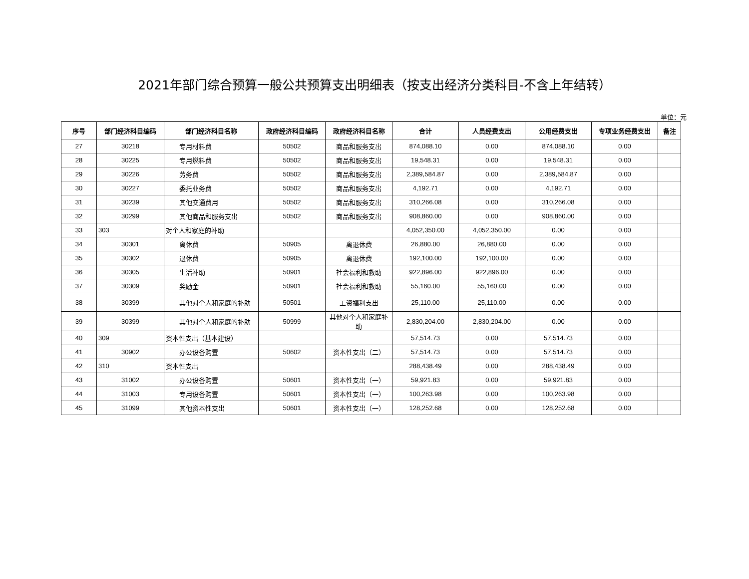2021年部门综合预算一般公共预算支出明细表（按支出经济分类科目-不含上年结转）
单位：元
| 序号 | 部门经济科目编码 | 部门经济科目名称 | 政府经济科目编码 | 政府经济科目名称 | 合计 | 人员经费支出 | 公用经费支出 | 专项业务经费支出 | 备注 |
| --- | --- | --- | --- | --- | --- | --- | --- | --- | --- |
| 27 | 30218 | 专用材料费 | 50502 | 商品和服务支出 | 874,088.10 | 0.00 | 874,088.10 | 0.00 | |
| 28 | 30225 | 专用燃料费 | 50502 | 商品和服务支出 | 19,548.31 | 0.00 | 19,548.31 | 0.00 | |
| 29 | 30226 | 劳务费 | 50502 | 商品和服务支出 | 2,389,584.87 | 0.00 | 2,389,584.87 | 0.00 | |
| 30 | 30227 | 委托业务费 | 50502 | 商品和服务支出 | 4,192.71 | 0.00 | 4,192.71 | 0.00 | |
| 31 | 30239 | 其他交通费用 | 50502 | 商品和服务支出 | 310,266.08 | 0.00 | 310,266.08 | 0.00 | |
| 32 | 30299 | 其他商品和服务支出 | 50502 | 商品和服务支出 | 908,860.00 | 0.00 | 908,860.00 | 0.00 | |
| 33 | 303 | 对个人和家庭的补助 | | | 4,052,350.00 | 4,052,350.00 | 0.00 | 0.00 | |
| 34 | 30301 | 离休费 | 50905 | 离退休费 | 26,880.00 | 26,880.00 | 0.00 | 0.00 | |
| 35 | 30302 | 退休费 | 50905 | 离退休费 | 192,100.00 | 192,100.00 | 0.00 | 0.00 | |
| 36 | 30305 | 生活补助 | 50901 | 社会福利和救助 | 922,896.00 | 922,896.00 | 0.00 | 0.00 | |
| 37 | 30309 | 奖励金 | 50901 | 社会福利和救助 | 55,160.00 | 55,160.00 | 0.00 | 0.00 | |
| 38 | 30399 | 其他对个人和家庭的补助 | 50501 | 工资福利支出 | 25,110.00 | 25,110.00 | 0.00 | 0.00 | |
| 39 | 30399 | 其他对个人和家庭的补助 | 50999 | 其他对个人和家庭补助 | 2,830,204.00 | 2,830,204.00 | 0.00 | 0.00 | |
| 40 | 309 | 资本性支出（基本建设） | | | 57,514.73 | 0.00 | 57,514.73 | 0.00 | |
| 41 | 30902 | 办公设备购置 | 50602 | 资本性支出（二） | 57,514.73 | 0.00 | 57,514.73 | 0.00 | |
| 42 | 310 | 资本性支出 | | | 288,438.49 | 0.00 | 288,438.49 | 0.00 | |
| 43 | 31002 | 办公设备购置 | 50601 | 资本性支出（一） | 59,921.83 | 0.00 | 59,921.83 | 0.00 | |
| 44 | 31003 | 专用设备购置 | 50601 | 资本性支出（一） | 100,263.98 | 0.00 | 100,263.98 | 0.00 | |
| 45 | 31099 | 其他资本性支出 | 50601 | 资本性支出（一） | 128,252.68 | 0.00 | 128,252.68 | 0.00 | |